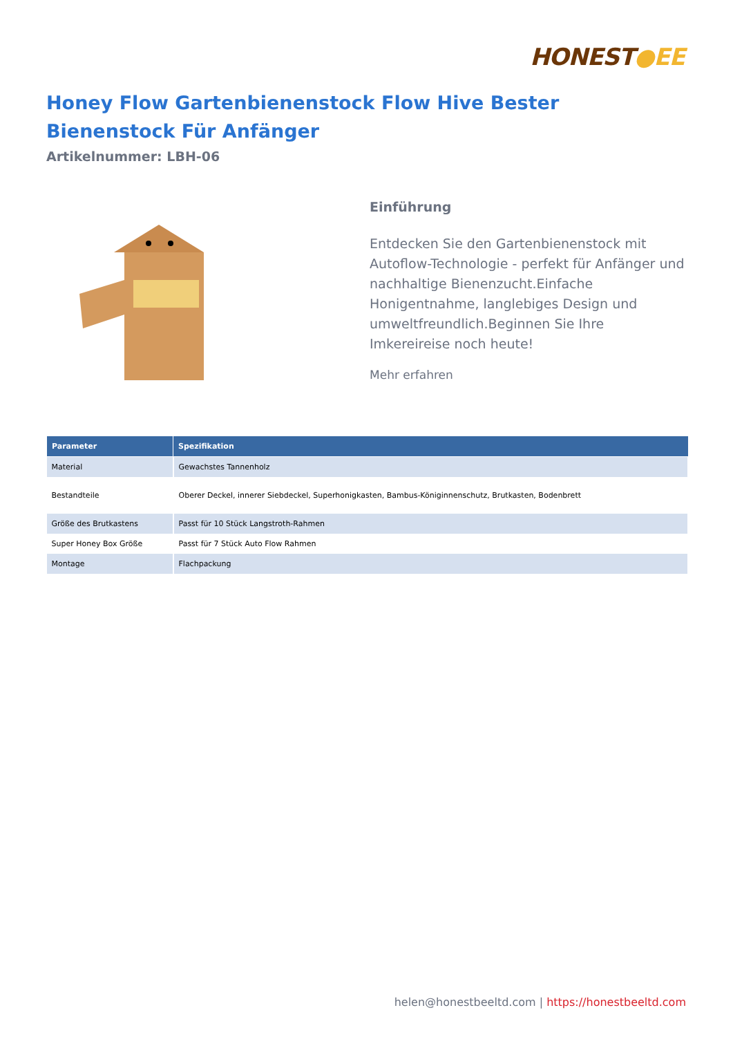HONEST●EE
Honey Flow Gartenbienenstock Flow Hive Bester Bienenstock Für Anfänger
Artikelnummer: LBH-06
Einführung
Entdecken Sie den Gartenbienenstock mit Autoflow-Technologie - perfekt für Anfänger und nachhaltige Bienenzucht.Einfache Honigentnahme, langlebiges Design und umweltfreundlich.Beginnen Sie Ihre Imkereireise noch heute!
Mehr erfahren
| Parameter | Spezifikation |
| --- | --- |
| Material | Gewachstes Tannenholz |
| Bestandteile | Oberer Deckel, innerer Siebdeckel, Superhonigkasten, Bambus-Königinnenschutz, Brutkasten, Bodenbrett |
| Größe des Brutkastens | Passt für 10 Stück Langstroth-Rahmen |
| Super Honey Box Größe | Passt für 7 Stück Auto Flow Rahmen |
| Montage | Flachpackung |
helen@honestbeeltd.com | https://honestbeeltd.com